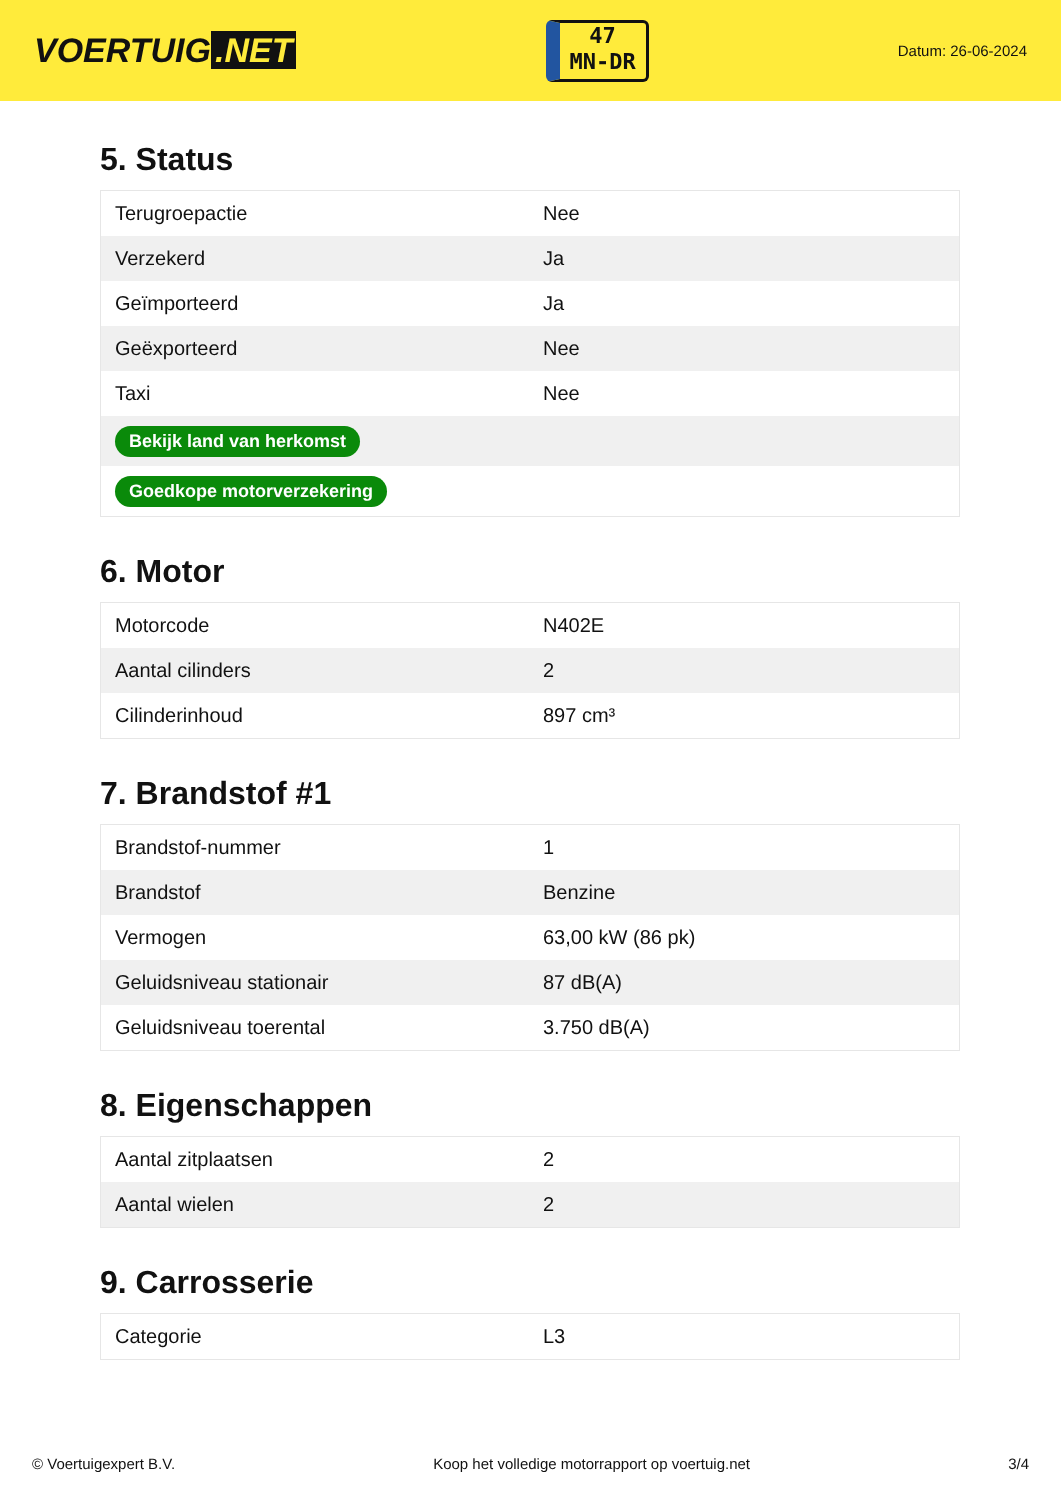VOERTUIG.NET
47
MN-DR
Datum: 26-06-2024
5. Status
| Terugroepactie | Nee |
| Verzekerd | Ja |
| Geïmporteerd | Ja |
| Geëxporteerd | Nee |
| Taxi | Nee |
| Bekijk land van herkomst | |
| Goedkope motorverzekering | |
6. Motor
| Motorcode | N402E |
| Aantal cilinders | 2 |
| Cilinderinhoud | 897 cm³ |
7. Brandstof #1
| Brandstof-nummer | 1 |
| Brandstof | Benzine |
| Vermogen | 63,00 kW (86 pk) |
| Geluidsniveau stationair | 87 dB(A) |
| Geluidsniveau toerental | 3.750 dB(A) |
8. Eigenschappen
| Aantal zitplaatsen | 2 |
| Aantal wielen | 2 |
9. Carrosserie
| Categorie | L3 |
© Voertuigexpert B.V. Koop het volledige motorrapport op voertuig.net 3/4